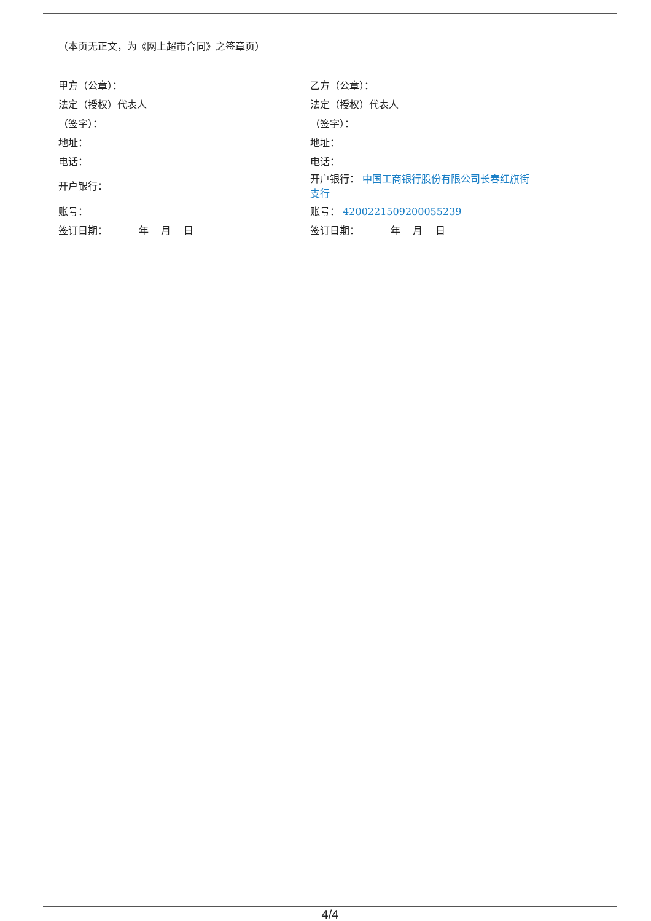（本页无正文，为《网上超市合同》之签章页）
| 甲方（公章）： | 乙方（公章）： |
| 法定（授权）代表人 | 法定（授权）代表人 |
| （签字）： | （签字）： |
| 地址： | 地址： |
| 电话： | 电话： |
| 开户银行： | 开户银行： 中国工商银行股份有限公司长春红旗街 支行 |
| 账号： | 账号： 4200221509200055239 |
| 签订日期： 年 月 日 | 签订日期： 年 月 日 |
4/4